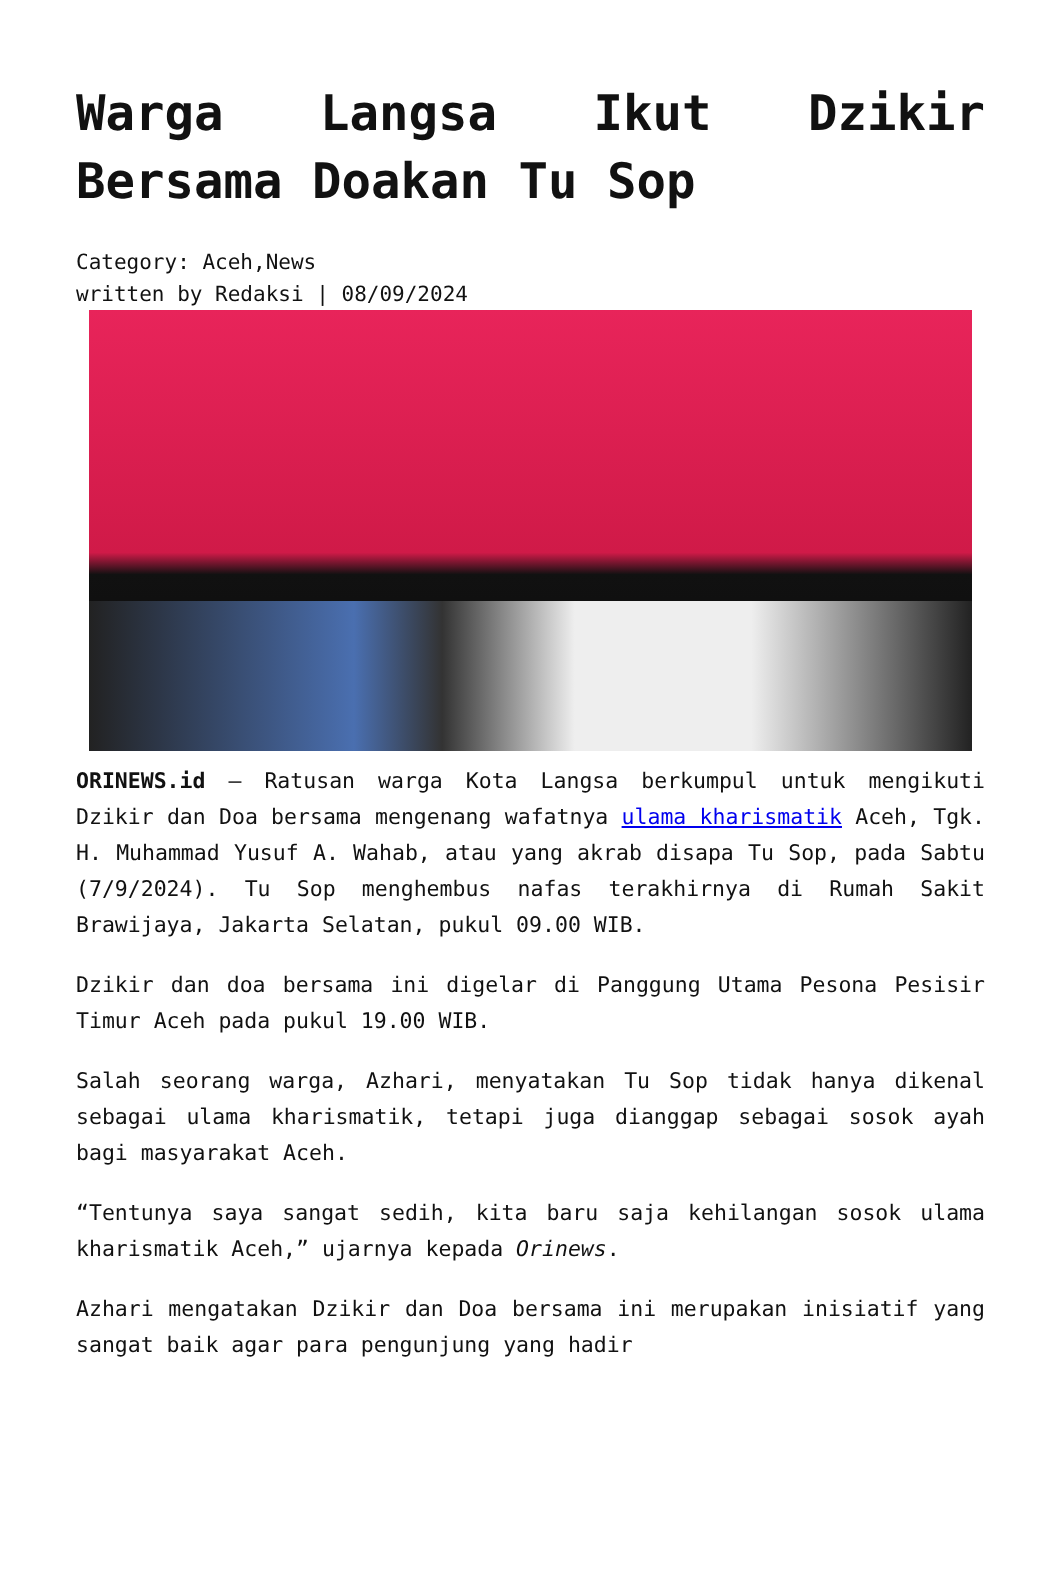Warga Langsa Ikut Dzikir Bersama Doakan Tu Sop
Category: Aceh,News
written by Redaksi | 08/09/2024
ORINEWS.id – Ratusan warga Kota Langsa berkumpul untuk mengikuti Dzikir dan Doa bersama mengenang wafatnya ulama kharismatik Aceh, Tgk. H. Muhammad Yusuf A. Wahab, atau yang akrab disapa Tu Sop, pada Sabtu (7/9/2024). Tu Sop menghembus nafas terakhirnya di Rumah Sakit Brawijaya, Jakarta Selatan, pukul 09.00 WIB.
Dzikir dan doa bersama ini digelar di Panggung Utama Pesona Pesisir Timur Aceh pada pukul 19.00 WIB.
Salah seorang warga, Azhari, menyatakan Tu Sop tidak hanya dikenal sebagai ulama kharismatik, tetapi juga dianggap sebagai sosok ayah bagi masyarakat Aceh.
“Tentunya saya sangat sedih, kita baru saja kehilangan sosok ulama kharismatik Aceh,” ujarnya kepada Orinews.
Azhari mengatakan Dzikir dan Doa bersama ini merupakan inisiatif yang sangat baik agar para pengunjung yang hadir